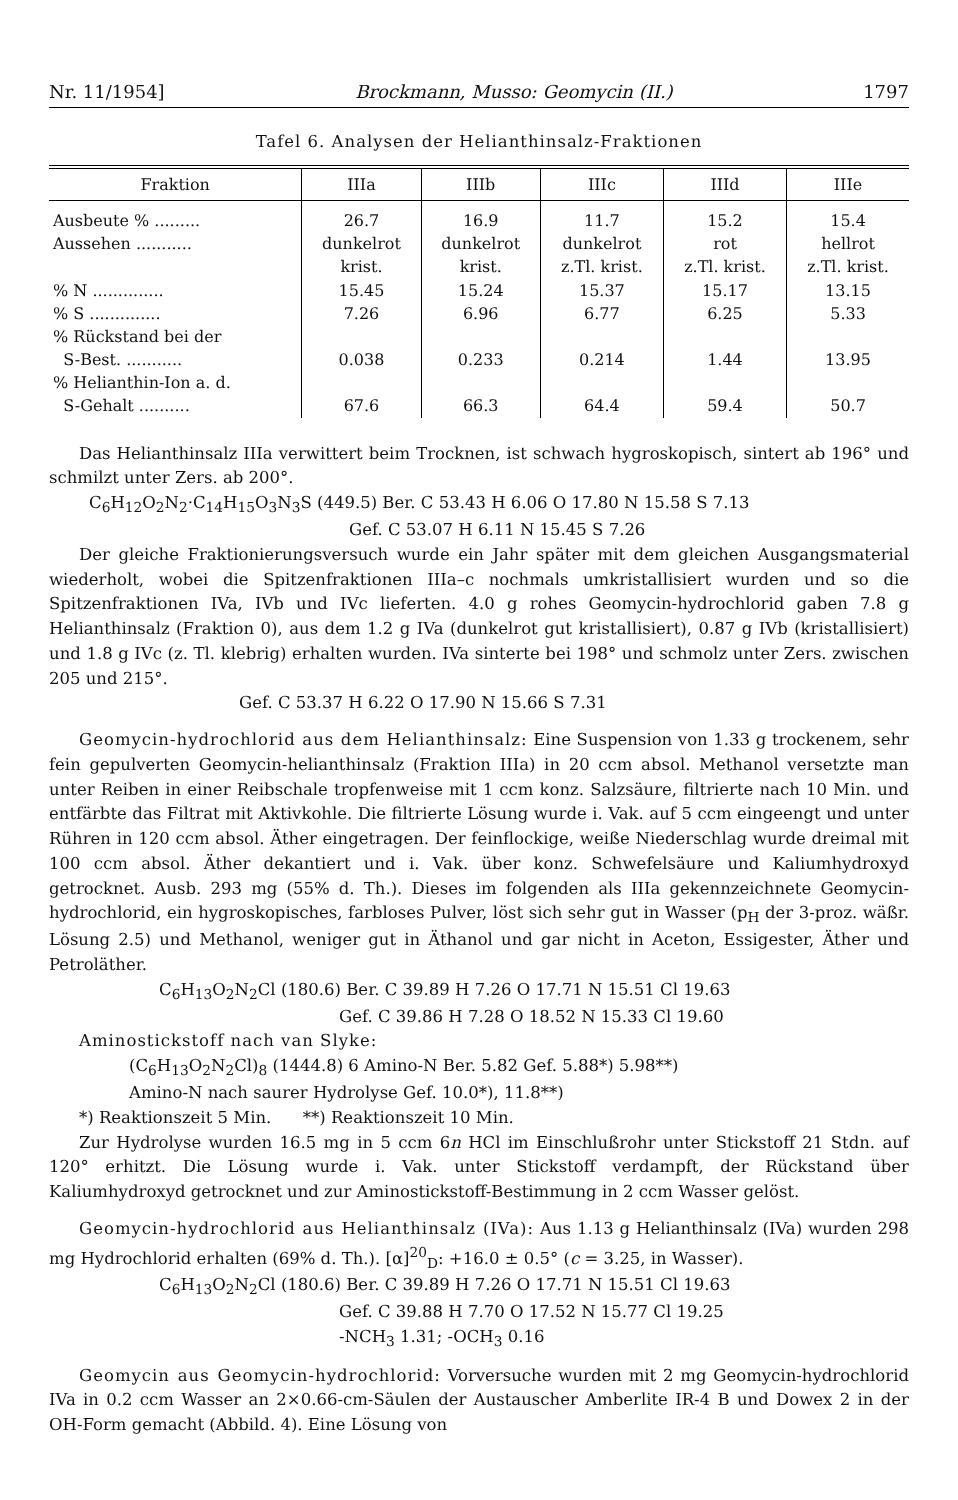Nr. 11/1954] Brockmann, Musso: Geomycin (II.) 1797
Tafel 6. Analysen der Helianthinsalz-Fraktionen
| Fraktion | IIIa | IIIb | IIIc | IIId | IIIe |
| --- | --- | --- | --- | --- | --- |
| Ausbeute % ......... Aussehen ........... % N .............. % S .............. % Rückstand bei der S-Best. ........... % Helianthin-Ion a. d. S-Gehalt .......... | 26.7 dunkelrot krist. 15.45 7.26 0.038 67.6 | 16.9 dunkelrot krist. 15.24 6.96 0.233 66.3 | 11.7 dunkelrot z.Tl. krist. 15.37 6.77 0.214 64.4 | 15.2 rot z.Tl. krist. 15.17 6.25 1.44 59.4 | 15.4 hellrot z.Tl. krist. 13.15 5.33 13.95 50.7 |
Das Helianthinsalz IIIa verwittert beim Trocknen, ist schwach hygroskopisch, sintert ab 196° und schmilzt unter Zers. ab 200°.
C<sub>6</sub>H<sub>12</sub>O<sub>2</sub>N<sub>2</sub>·C<sub>14</sub>H<sub>15</sub>O<sub>3</sub>N<sub>3</sub>S (449.5) Ber. C 53.43 H 6.06 O 17.80 N 15.58 S 7.13
Gef. C 53.07 H 6.11 N 15.45 S 7.26
Der gleiche Fraktionierungsversuch wurde ein Jahr später mit dem gleichen Ausgangsmaterial wiederholt, wobei die Spitzenfraktionen IIIa–c nochmals umkristallisiert wurden und so die Spitzenfraktionen IVa, IVb und IVc lieferten. 4.0 g rohes Geomycin-hydrochlorid gaben 7.8 g Helianthinsalz (Fraktion 0), aus dem 1.2 g IVa (dunkelrot gut kristallisiert), 0.87 g IVb (kristallisiert) und 1.8 g IVc (z. Tl. klebrig) erhalten wurden. IVa sinterte bei 198° und schmolz unter Zers. zwischen 205 und 215°.
Gef. C 53.37 H 6.22 O 17.90 N 15.66 S 7.31
Geomycin-hydrochlorid aus dem Helianthinsalz: Eine Suspension von 1.33 g trockenem, sehr fein gepulverten Geomycin-helianthinsalz (Fraktion IIIa) in 20 ccm absol. Methanol versetzte man unter Reiben in einer Reibschale tropfenweise mit 1 ccm konz. Salzsäure, filtrierte nach 10 Min. und entfärbte das Filtrat mit Aktivkohle. Die filtrierte Lösung wurde i. Vak. auf 5 ccm eingeengt und unter Rühren in 120 ccm absol. Äther eingetragen. Der feinflockige, weiße Niederschlag wurde dreimal mit 100 ccm absol. Äther dekantiert und i. Vak. über konz. Schwefelsäure und Kaliumhydroxyd getrocknet. Ausb. 293 mg (55% d. Th.). Dieses im folgenden als IIIa gekennzeichnete Geomycin-hydrochlorid, ein hygroskopisches, farbloses Pulver, löst sich sehr gut in Wasser (p<sub>H</sub> der 3-proz. wäßr. Lösung 2.5) und Methanol, weniger gut in Äthanol und gar nicht in Aceton, Essigester, Äther und Petroläther.
C<sub>6</sub>H<sub>13</sub>O<sub>2</sub>N<sub>2</sub>Cl (180.6) Ber. C 39.89 H 7.26 O 17.71 N 15.51 Cl 19.63
Gef. C 39.86 H 7.28 O 18.52 N 15.33 Cl 19.60
Aminostickstoff nach van Slyke:
(C<sub>6</sub>H<sub>13</sub>O<sub>2</sub>N<sub>2</sub>Cl)<sub>8</sub> (1444.8) 6 Amino-N Ber. 5.82 Gef. 5.88*) 5.98**)
Amino-N nach saurer Hydrolyse Gef. 10.0*), 11.8**)
*) Reaktionszeit 5 Min. **) Reaktionszeit 10 Min.
Zur Hydrolyse wurden 16.5 mg in 5 ccm 6n HCl im Einschlußrohr unter Stickstoff 21 Stdn. auf 120° erhitzt. Die Lösung wurde i. Vak. unter Stickstoff verdampft, der Rückstand über Kaliumhydroxyd getrocknet und zur Aminostickstoff-Bestimmung in 2 ccm Wasser gelöst.
Geomycin-hydrochlorid aus Helianthinsalz (IVa): Aus 1.13 g Helianthinsalz (IVa) wurden 298 mg Hydrochlorid erhalten (69% d. Th.). [α]<sup>20</sup><sub>D</sub>: +16.0 ± 0.5° (c = 3.25, in Wasser).
C<sub>6</sub>H<sub>13</sub>O<sub>2</sub>N<sub>2</sub>Cl (180.6) Ber. C 39.89 H 7.26 O 17.71 N 15.51 Cl 19.63
Gef. C 39.88 H 7.70 O 17.52 N 15.77 Cl 19.25
-NCH<sub>3</sub> 1.31; -OCH<sub>3</sub> 0.16
Geomycin aus Geomycin-hydrochlorid: Vorversuche wurden mit 2 mg Geomycin-hydrochlorid IVa in 0.2 ccm Wasser an 2×0.66-cm-Säulen der Austauscher Amberlite IR-4 B und Dowex 2 in der OH-Form gemacht (Abbild. 4). Eine Lösung von